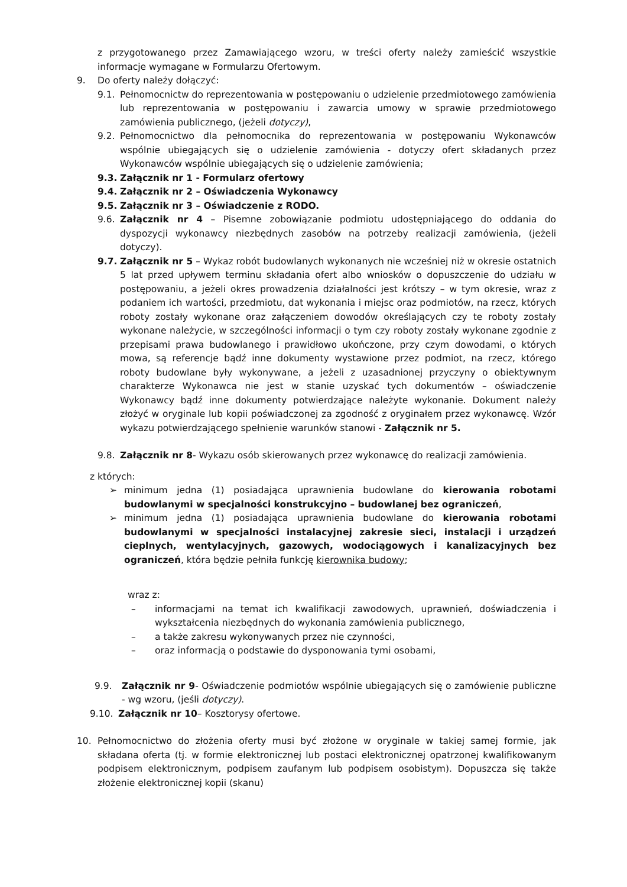z przygotowanego przez Zamawiającego wzoru, w treści oferty należy zamieścić wszystkie informacje wymagane w Formularzu Ofertowym.
9. Do oferty należy dołączyć:
9.1. Pełnomocnictw do reprezentowania w postępowaniu o udzielenie przedmiotowego zamówienia lub reprezentowania w postępowaniu i zawarcia umowy w sprawie przedmiotowego zamówienia publicznego, (jeżeli dotyczy),
9.2. Pełnomocnictwo dla pełnomocnika do reprezentowania w postępowaniu Wykonawców wspólnie ubiegających się o udzielenie zamówienia - dotyczy ofert składanych przez Wykonawców wspólnie ubiegających się o udzielenie zamówienia;
9.3. Załącznik nr 1 - Formularz ofertowy
9.4. Załącznik nr 2 – Oświadczenia Wykonawcy
9.5. Załącznik nr 3 – Oświadczenie z RODO.
9.6. Załącznik nr 4 – Pisemne zobowiązanie podmiotu udostępniającego do oddania do dyspozycji wykonawcy niezbędnych zasobów na potrzeby realizacji zamówienia, (jeżeli dotyczy).
9.7. Załącznik nr 5 – Wykaz robót budowlanych wykonanych nie wcześniej niż w okresie ostatnich 5 lat przed upływem terminu składania ofert albo wniosków o dopuszczenie do udziału w postępowaniu, a jeżeli okres prowadzenia działalności jest krótszy – w tym okresie, wraz z podaniem ich wartości, przedmiotu, dat wykonania i miejsc oraz podmiotów, na rzecz, których roboty zostały wykonane oraz załączeniem dowodów określających czy te roboty zostały wykonane należycie, w szczególności informacji o tym czy roboty zostały wykonane zgodnie z przepisami prawa budowlanego i prawidłowo ukończone, przy czym dowodami, o których mowa, są referencje bądź inne dokumenty wystawione przez podmiot, na rzecz, którego roboty budowlane były wykonywane, a jeżeli z uzasadnionej przyczyny o obiektywnym charakterze Wykonawca nie jest w stanie uzyskać tych dokumentów – oświadczenie Wykonawcy bądź inne dokumenty potwierdzające należyte wykonanie. Dokument należy złożyć w oryginale lub kopii poświadczonej za zgodność z oryginałem przez wykonawcę. Wzór wykazu potwierdzającego spełnienie warunków stanowi - Załącznik nr 5.
9.8. Załącznik nr 8- Wykazu osób skierowanych przez wykonawcę do realizacji zamówienia.
z których:
➢ minimum jedna (1) posiadająca uprawnienia budowlane do kierowania robotami budowlanymi w specjalności konstrukcyjno – budowlanej bez ograniczeń,
➢ minimum jedna (1) posiadająca uprawnienia budowlane do kierowania robotami budowlanymi w specjalności instalacyjnej zakresie sieci, instalacji i urządzeń cieplnych, wentylacyjnych, gazowych, wodociągowych i kanalizacyjnych bez ograniczeń, która będzie pełniła funkcję kierownika budowy;
wraz z:
– informacjami na temat ich kwalifikacji zawodowych, uprawnień, doświadczenia i wykształcenia niezbędnych do wykonania zamówienia publicznego,
– a także zakresu wykonywanych przez nie czynności,
– oraz informacją o podstawie do dysponowania tymi osobami,
9.9. Załącznik nr 9- Oświadczenie podmiotów wspólnie ubiegających się o zamówienie publiczne - wg wzoru, (jeśli dotyczy).
9.10. Załącznik nr 10– Kosztorysy ofertowe.
10. Pełnomocnictwo do złożenia oferty musi być złożone w oryginale w takiej samej formie, jak składana oferta (tj. w formie elektronicznej lub postaci elektronicznej opatrzonej kwalifikowanym podpisem elektronicznym, podpisem zaufanym lub podpisem osobistym). Dopuszcza się także złożenie elektronicznej kopii (skanu)